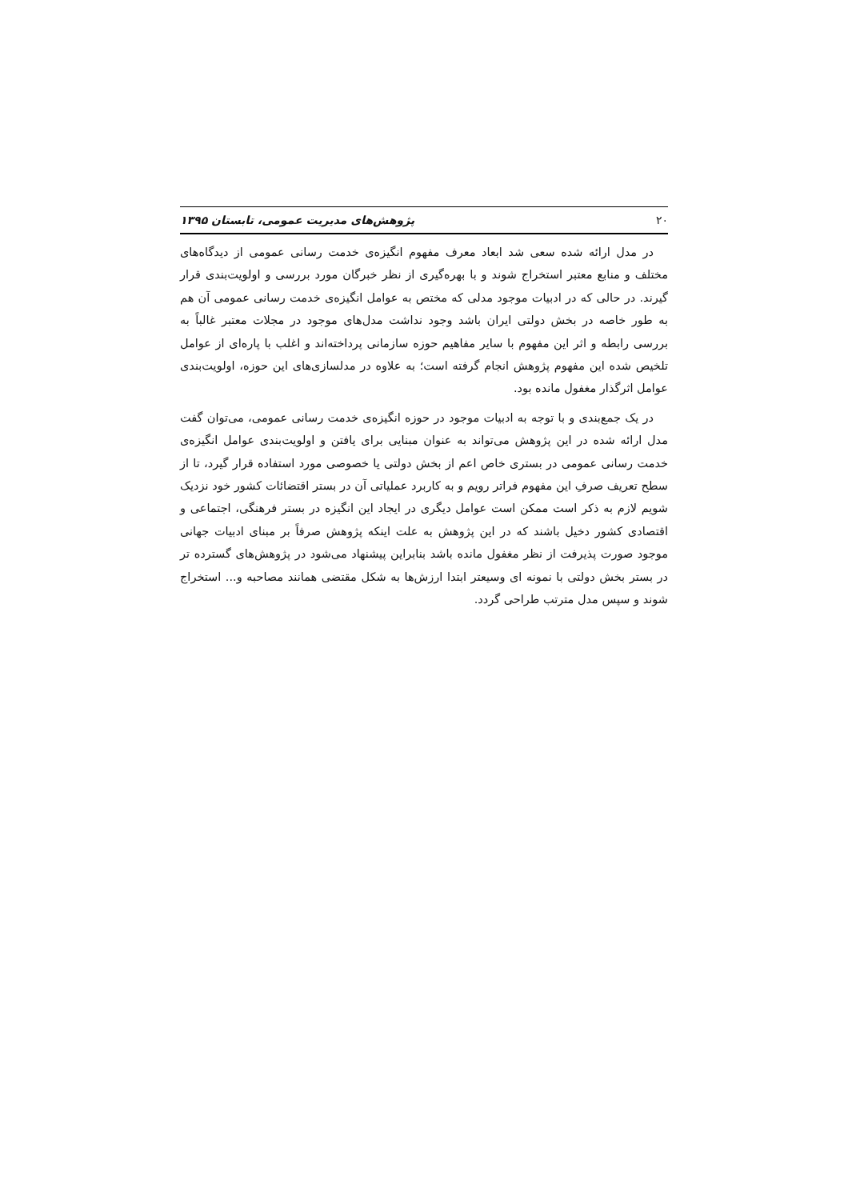۲۰ پژوهش‌های مدیریت عمومی، تابستان ۱۳۹۵
در مدل ارائه شده سعی شد ابعاد معرف مفهوم انگیزه‌ی خدمت رسانی عمومی از دیدگاه‌های مختلف و منابع معتبر استخراج شوند و با بهره‌گیری از نظر خبرگان مورد بررسی و اولویت‌بندی قرار گیرند. در حالی که در ادبیات موجود مدلی که مختص به عوامل انگیزه‌ی خدمت رسانی عمومی آن هم به طور خاصه در بخش دولتی ایران باشد وجود نداشت مدل‌های موجود در مجلات معتبر غالباً به بررسی رابطه و اثر این مفهوم با سایر مفاهیم حوزه سازمانی پرداخته‌اند و اغلب با پاره‌ای از عوامل تلخیص شده این مفهوم پژوهش انجام گرفته است؛ به علاوه در مدلسازی‌های این حوزه، اولویت‌بندی عوامل اثرگذار مغفول مانده بود.
در یک جمع‌بندی و با توجه به ادبیات موجود در حوزه انگیزه‌ی خدمت رسانی عمومی، می‌توان گفت مدل ارائه شده در این پژوهش می‌تواند به عنوان مبنایی برای یافتن و اولویت‌بندی عوامل انگیزه‌ی خدمت رسانی عمومی در بستری خاص اعم از بخش دولتی یا خصوصی مورد استفاده قرار گیرد، تا از سطح تعریف صرفِ این مفهوم فراتر رویم و به کاربرد عملیاتی آن در بستر اقتضائات کشور خود نزدیک شویم لازم به ذکر است ممکن است عوامل دیگری در ایجاد این انگیزه در بستر فرهنگی، اجتماعی و اقتصادی کشور دخیل باشند که در این پژوهش به علت اینکه پژوهش صرفاً بر مبنای ادبیات جهانی موجود صورت پذیرفت از نظر مغفول مانده باشد بنابراین پیشنهاد می‌شود در پژوهش‌های گسترده تر در بستر بخش دولتی با نمونه ای وسیعتر ابتدا ارزش‌ها به شکل مقتضی همانند مصاحبه و... استخراج شوند و سپس مدل مترتب طراحی گردد.